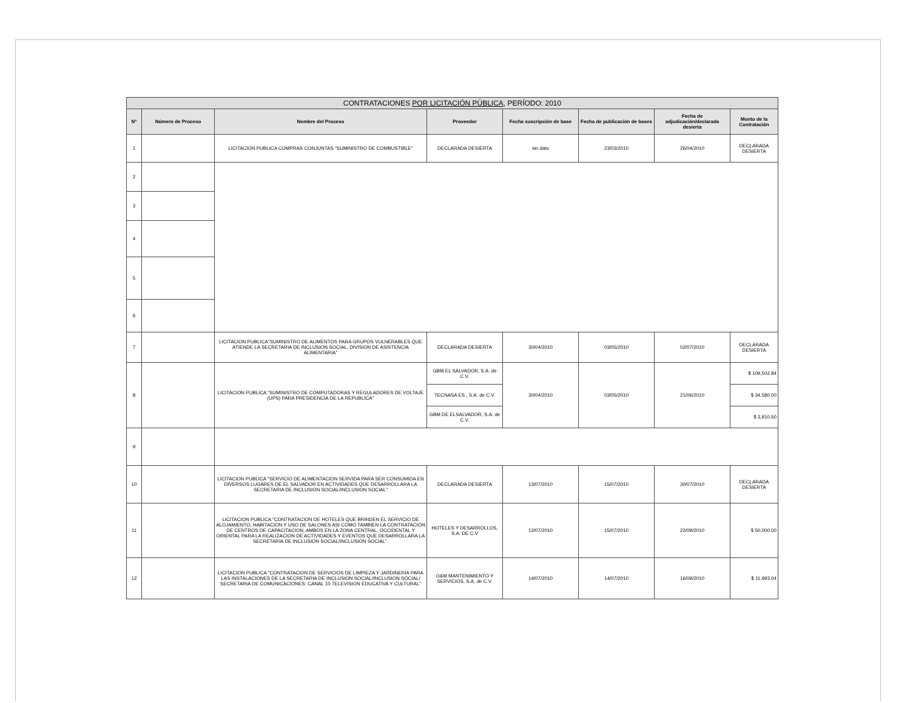| CONTRATACIONES POR LICITACIÓN PÚBLICA , PERÍODO: 2010 | | | | | | | |
| --- | --- | --- | --- | --- | --- | --- | --- |
| N° | Número de Proceso | Nombre del Proceso | Proveedor | Fecha suscripción de base | Fecha de publicación de bases | Fecha de adjudicación/declarada desierta | Monto de la Contratación |
| 1 | | LICITACION PUBLICA COMPRAS CONJUNTAS "SUMINISTRO DE COMBUSTIBLE" | DECLARADA DESIERTA | sin dato | 23/03/2010 | 26/04/2010 | DECLARADA DESIERTA |
| 2 | | | | | | | |
| 3 | | | | | | | |
| 4 | | | | | | | |
| 5 | | | | | | | |
| 6 | | | | | | | |
| 7 | | LICITACION PUBLICA"SUMINISTRO DE ALIMENTOS PARA GRUPOS VULNERABLES QUE ATIENDE LA SECRETARIA DE INCLUSION SOCIAL, DIVISION DE ASISTENCIA ALIMENTARIA" | DECLARADA DESIERTA | 30/04/2010 | 03/05/2010 | 02/07/2010 | DECLARADA DESIERTA |
| 8 | | LICITACION PUBLICA "SUMINISTRO DE COMPUTADORAS Y REGULADORES DE VOLTAJE (UPS) PARA PRESIDENCIA DE LA REPUBLICA" | GBM EL SALVADOR, S.A. de C.V. | 30/04/2010 | 03/05/2010 | 21/06/2010 | $ 109,502.84 |
| | | | TECNASA ES , S.A. de C.V. | | | | $ 34,580.00 |
| | | | GBM DE ELSALVADOR, S.A. de C.V. | | | | $ 3,910.50 |
| 9 | | | | | | | |
| 10 | | LICITACION PUBLICA "SERVICIO DE ALIMENTACION SERVIDA PARA SER CONSUMIDA EN DIVERSOS LUGARES DE EL SALVADOR EN ACTIVIDADES QUE DESARROLLARA LA SECRETARIA DE INCLUSION SOCIAL/INCLUSION SOCIAL" | DECLARADA DESIERTA | 13/07/2010 | 15/07/2010 | 30/07/2010 | DECLARADA DESIERTA |
| 11 | | LICITACION PUBLICA "CONTRATACION DE HOTELES QUE BRINDEN EL SERVICIO DE ALOJAMIENTO, HABITACION Y USO DE SALONES ASI COMO TAMBIEN LA CONTRATACION DE CENTROS DE CAPACITACION, AMBOS EN LA ZONA CENTRAL, OCCIDENTAL Y ORIENTAL PARA LA REALIZACION DE ACTIVIDADES Y EVENTOS QUE DESARROLLARA LA SECRETARIA DE INCLUSION SOCIAL/INCLUSION SOCIAL". | HOTELES Y DESARROLLOS, S.A. DE C.V | 12/07/2010 | 15/07/2010 | 22/09/2010 | $ 50,000.00 |
| 12 | | LICITACION PUBLICA "CONTRATACION DE SERVICIOS DE LIMPIEZA Y JARDINERIA PARA LAS INSTALACIONES DE LA SECRETARIA DE INCLUSION SOCIAL/INCLUSION SOCIAL/ SECRETARIA DE COMUNICACIONES: CANAL 10 TELEVISION EDUCATIVA Y CULTURAL" | O&M MANTENIMIENTO Y SERVICIOS, S.A. de C.V. | 14/07/2010 | 14/07/2010 | 16/09/2010 | $ 11,993.04 |